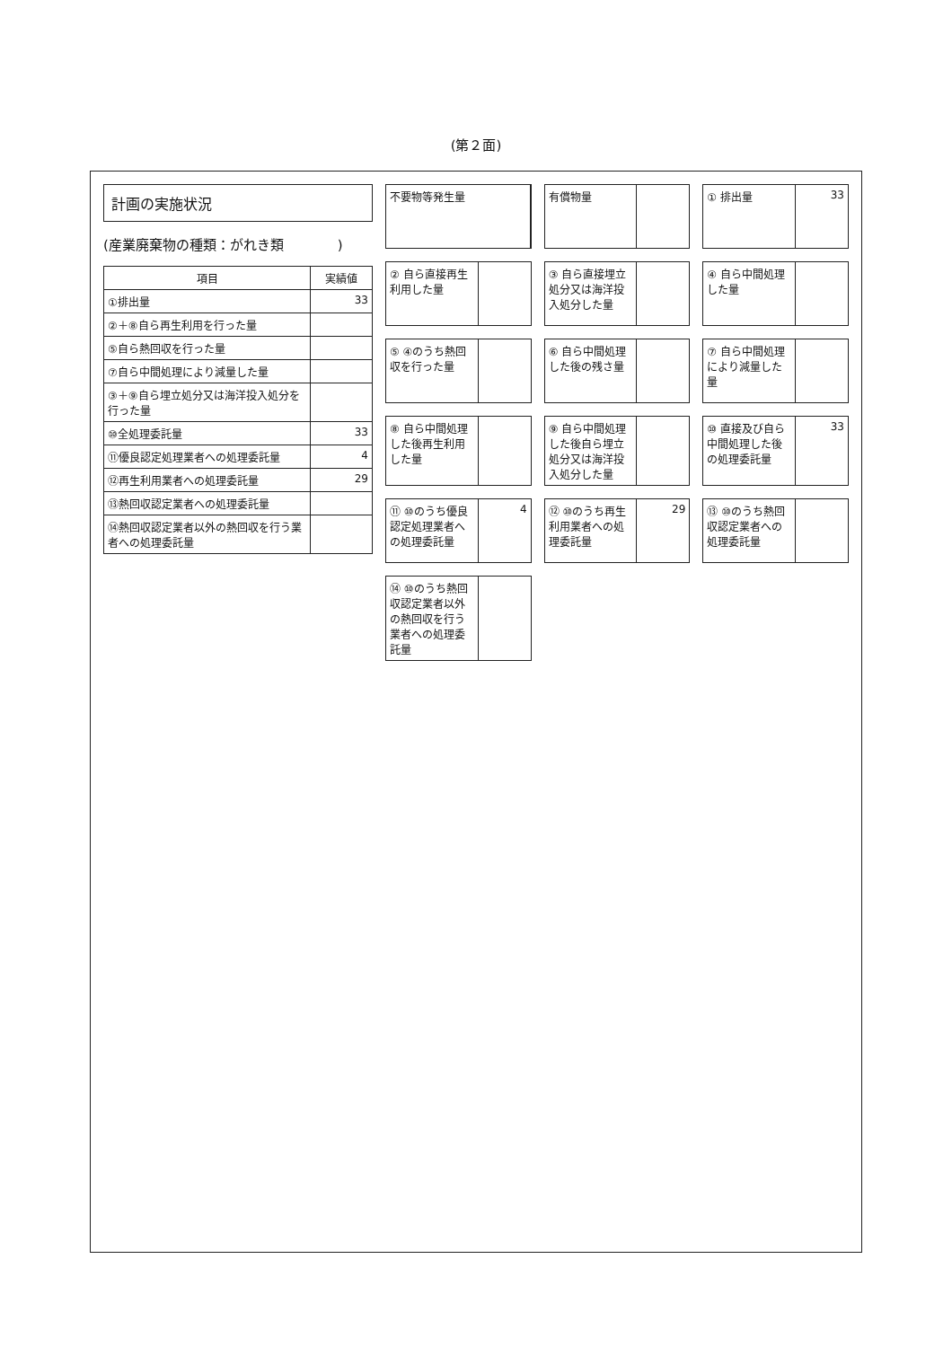(第２面)
計画の実施状況
(産業廃棄物の種類：がれき類　　　　)
| 項目 | 実績値 |
| --- | --- |
| ①排出量 | 33 |
| ②＋⑧自ら再生利用を行った量 | |
| ⑤自ら熱回収を行った量 | |
| ⑦自ら中間処理により減量した量 | |
| ③＋⑨自ら埋立処分又は海洋投入処分を行った量 | |
| ⑩全処理委託量 | 33 |
| ⑪優良認定処理業者への処理委託量 | 4 |
| ⑫再生利用業者への処理委託量 | 29 |
| ⑬熱回収認定業者への処理委託量 | |
| ⑭熱回収認定業者以外の熱回収を行う業者への処理委託量 | |
不要物等発生量
有償物量
① 排出量 33
② 自ら直接再生利用した量
③ 自ら直接埋立処分又は海洋投入処分した量
④ 自ら中間処理した量
⑤ ④のうち熱回収を行った量
⑥ 自ら中間処理した後の残さ量
⑦ 自ら中間処理により減量した量
⑧ 自ら中間処理した後再生利用した量
⑨ 自ら中間処理した後自ら埋立処分又は海洋投入処分した量
⑩ 直接及び自ら中間処理した後の処理委託量
33
⑪ ⑩のうち優良認定処理業者への処理委託量
4
⑫ ⑩のうち再生利用業者への処理委託量 29
⑬ ⑩のうち熱回収認定業者への処理委託量
⑭ ⑩のうち熱回収認定業者以外の熱回収を行う業者への処理委託量